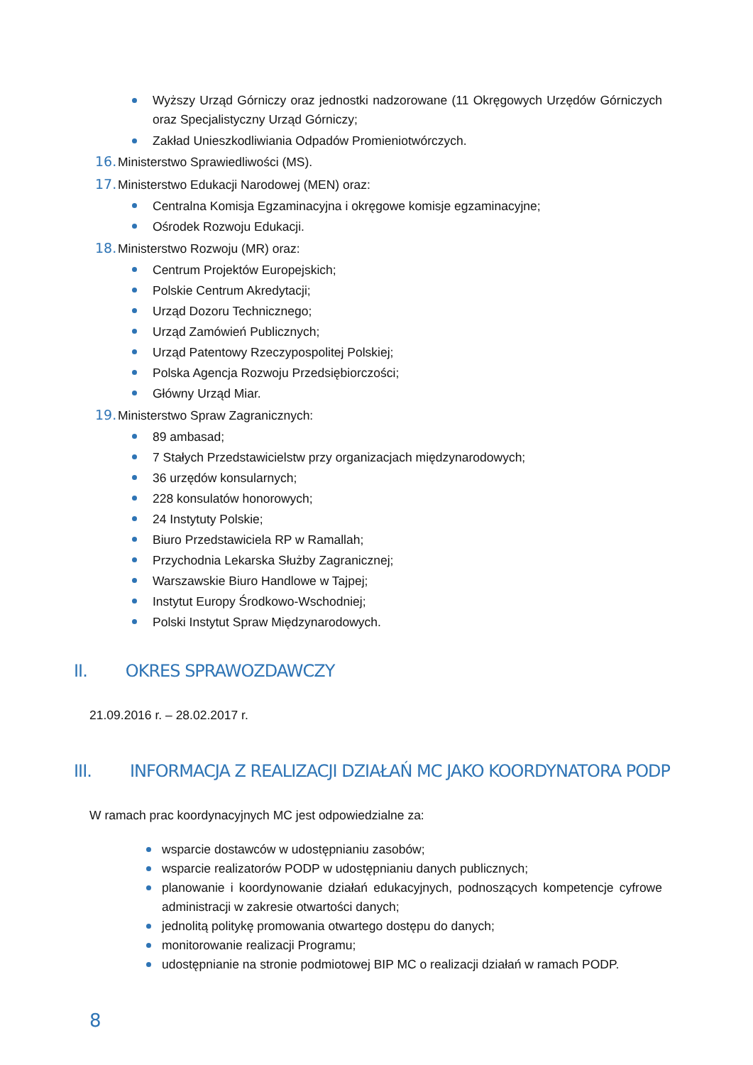Wyższy Urząd Górniczy oraz jednostki nadzorowane (11 Okręgowych Urzędów Górniczych oraz Specjalistyczny Urząd Górniczy;
Zakład Unieszkodliwiania Odpadów Promieniotwórczych.
16. Ministerstwo Sprawiedliwości (MS).
17. Ministerstwo Edukacji Narodowej (MEN) oraz:
Centralna Komisja Egzaminacyjna i okręgowe komisje egzaminacyjne;
Ośrodek Rozwoju Edukacji.
18. Ministerstwo Rozwoju (MR) oraz:
Centrum Projektów Europejskich;
Polskie Centrum Akredytacji;
Urząd Dozoru Technicznego;
Urząd Zamówień Publicznych;
Urząd Patentowy Rzeczypospolitej Polskiej;
Polska Agencja Rozwoju Przedsiębiorczości;
Główny Urząd Miar.
19. Ministerstwo Spraw Zagranicznych:
89 ambasad;
7 Stałych Przedstawicielstw przy organizacjach międzynarodowych;
36 urzędów konsularnych;
228 konsulatów honorowych;
24 Instytuty Polskie;
Biuro Przedstawiciela RP w Ramallah;
Przychodnia Lekarska Służby Zagranicznej;
Warszawskie Biuro Handlowe w Tajpej;
Instytut Europy Środkowo-Wschodniej;
Polski Instytut Spraw Międzynarodowych.
II. OKRES SPRAWOZDAWCZY
21.09.2016 r. – 28.02.2017 r.
III. INFORMACJA Z REALIZACJI DZIAŁAŃ MC JAKO KOORDYNATORA PODP
W ramach prac koordynacyjnych MC jest odpowiedzialne za:
wsparcie dostawców w udostępnianiu zasobów;
wsparcie realizatorów PODP w udostępnianiu danych publicznych;
planowanie i koordynowanie działań edukacyjnych, podnoszących kompetencje cyfrowe administracji w zakresie otwartości danych;
jednolitą politykę promowania otwartego dostępu do danych;
monitorowanie realizacji Programu;
udostępnianie na stronie podmiotowej BIP MC o realizacji działań w ramach PODP.
8